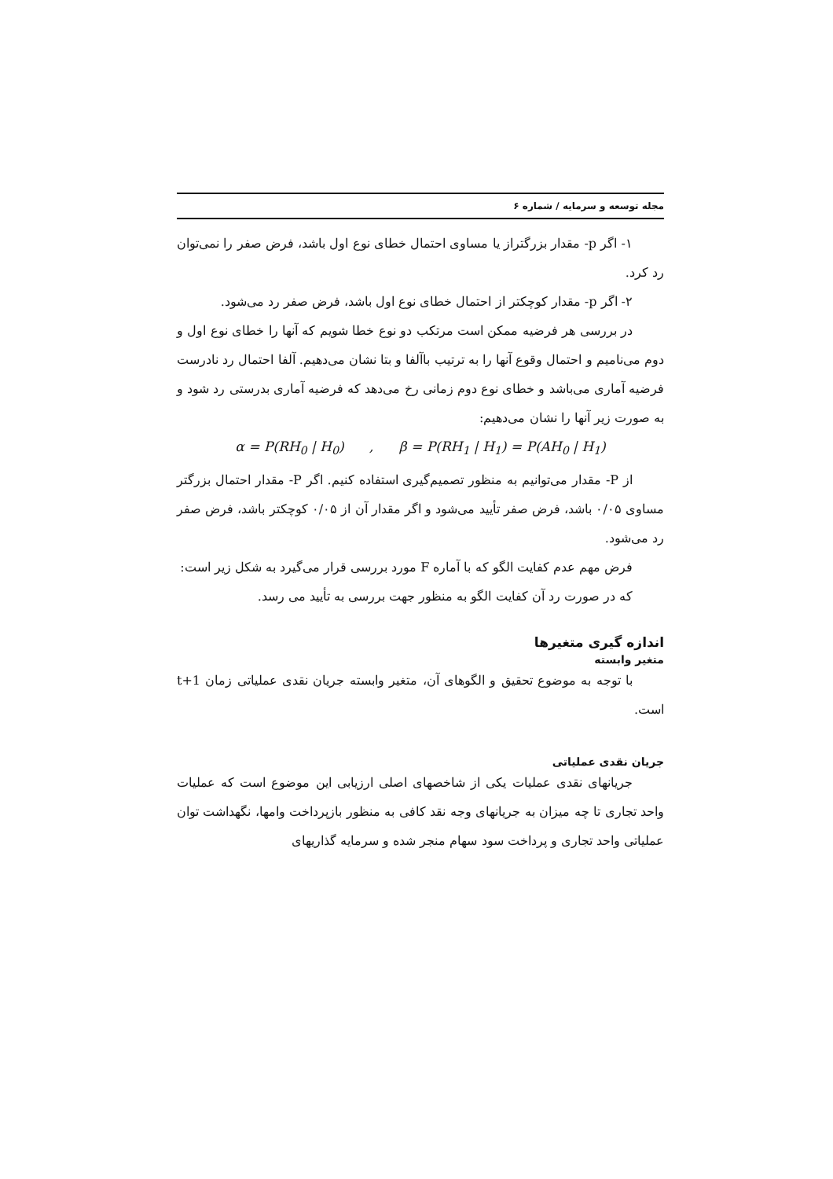مجله توسعه و سرمایه / شماره ۶
۱- اگر p- مقدار بزرگتراز یا مساوی احتمال خطای نوع اول باشد، فرض صفر را نمی‌توان رد کرد.
۲- اگر p- مقدار کوچکتر از احتمال خطای نوع اول باشد، فرض صفر رد می‌شود.
در بررسی هر فرضیه ممکن است مرتکب دو نوع خطا شویم که آنها را خطای نوع اول و دوم می‌نامیم و احتمال وقوع آنها را به ترتیب باآلفا و بتا نشان می‌دهیم. آلفا احتمال رد نادرست فرضیه آماری می‌باشد و خطای نوع دوم زمانی رخ می‌دهد که فرضیه آماری بدرستی رد شود و به صورت زیر آنها را نشان می‌دهیم:
α = P(RH<sub>0</sub> | H<sub>0</sub>) , β = P(RH<sub>1</sub> | H<sub>1</sub>) = P(AH<sub>0</sub> | H<sub>1</sub>)
از P- مقدار می‌توانیم به منظور تصمیم‌گیری استفاده کنیم. اگر P- مقدار احتمال بزرگتر مساوی ۰/۰۵ باشد، فرض صفر تأیید می‌شود و اگر مقدار آن از ۰/۰۵ کوچکتر باشد، فرض صفر رد می‌شود.
فرض مهم عدم کفایت الگو که با آماره F مورد بررسی قرار می‌گیرد به شکل زیر است:
که در صورت رد آن کفایت الگو به منظور جهت بررسی به تأیید می رسد.
اندازه گیری متغیرها
متغیر وابسته
با توجه به موضوع تحقیق و الگوهای آن، متغیر وابسته جریان نقدی عملیاتی زمان t+1 است.
جریان نقدی عملیاتی
جریانهای نقدی عملیات یکی از شاخصهای اصلی ارزیابی این موضوع است که عملیات واحد تجاری تا چه میزان به جریانهای وجه نقد کافی به منظور بازپرداخت وامها، نگهداشت توان عملیاتی واحد تجاری و پرداخت سود سهام منجر شده و سرمایه گذاریهای